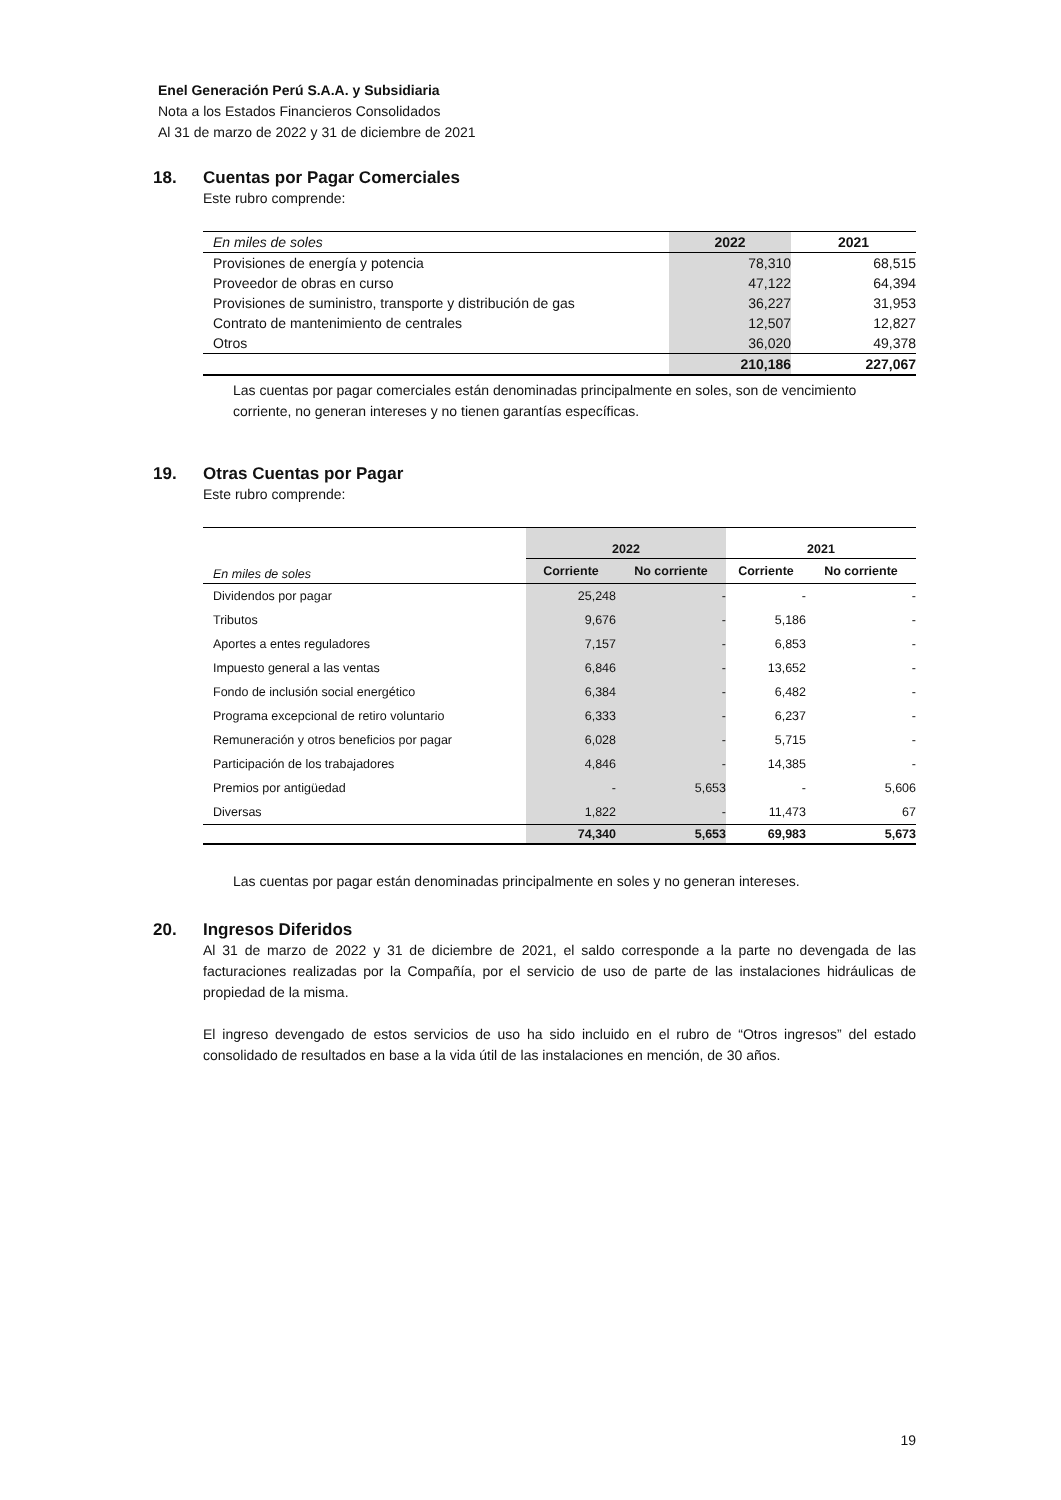Enel Generación Perú S.A.A. y Subsidiaria
Nota a los Estados Financieros Consolidados
Al 31 de marzo de 2022 y 31 de diciembre de 2021
18. Cuentas por Pagar Comerciales
Este rubro comprende:
| En miles de soles | 2022 | 2021 |
| --- | --- | --- |
| Provisiones de energía y potencia | 78,310 | 68,515 |
| Proveedor de obras en curso | 47,122 | 64,394 |
| Provisiones de suministro, transporte y distribución de gas | 36,227 | 31,953 |
| Contrato de mantenimiento de centrales | 12,507 | 12,827 |
| Otros | 36,020 | 49,378 |
| | 210,186 | 227,067 |
Las cuentas por pagar comerciales están denominadas principalmente en soles, son de vencimiento corriente, no generan intereses y no tienen garantías específicas.
19. Otras Cuentas por Pagar
Este rubro comprende:
| | 2022 | | 2021 | |
| En miles de soles | Corriente | No corriente | Corriente | No corriente |
| Dividendos por pagar | 25,248 | - | - | - |
| Tributos | 9,676 | - | 5,186 | - |
| Aportes a entes reguladores | 7,157 | - | 6,853 | - |
| Impuesto general a las ventas | 6,846 | - | 13,652 | - |
| Fondo de inclusión social energético | 6,384 | - | 6,482 | - |
| Programa excepcional de retiro voluntario | 6,333 | - | 6,237 | - |
| Remuneración y otros beneficios por pagar | 6,028 | - | 5,715 | - |
| Participación de los trabajadores | 4,846 | - | 14,385 | - |
| Premios por antigüedad | - | 5,653 | - | 5,606 |
| Diversas | 1,822 | - | 11,473 | 67 |
| | 74,340 | 5,653 | 69,983 | 5,673 |
Las cuentas por pagar están denominadas principalmente en soles y no generan intereses.
20. Ingresos Diferidos
Al 31 de marzo de 2022 y 31 de diciembre de 2021, el saldo corresponde a la parte no devengada de las facturaciones realizadas por la Compañía, por el servicio de uso de parte de las instalaciones hidráulicas de propiedad de la misma.
El ingreso devengado de estos servicios de uso ha sido incluido en el rubro de “Otros ingresos” del estado consolidado de resultados en base a la vida útil de las instalaciones en mención, de 30 años.
19